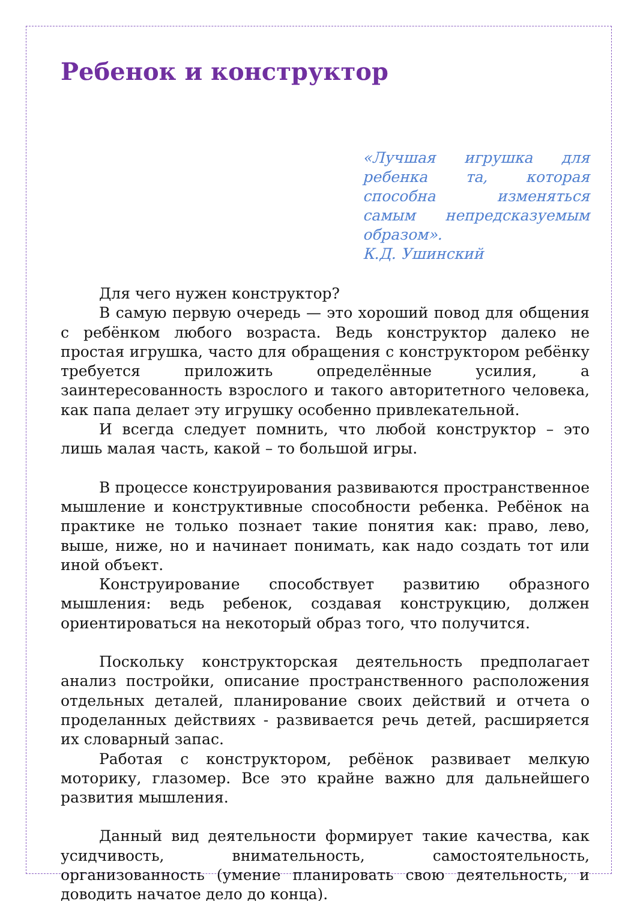Ребенок и конструктор
«Лучшая игрушка для ребенка та, которая способна изменяться самым непредсказуемым образом».
К.Д. Ушинский
Для чего нужен конструктор?
В самую первую очередь — это хороший повод для общения с ребёнком любого возраста. Ведь конструктор далеко не простая игрушка, часто для обращения с конструктором ребёнку требуется приложить определённые усилия, а заинтересованность взрослого и такого авторитетного человека, как папа делает эту игрушку особенно привлекательной.
И всегда следует помнить, что любой конструктор – это лишь малая часть, какой – то большой игры.
В процессе конструирования развиваются пространственное мышление и конструктивные способности ребенка. Ребёнок на практике не только познает такие понятия как: право, лево, выше, ниже, но и начинает понимать, как надо создать тот или иной объект.
Конструирование способствует развитию образного мышления: ведь ребенок, создавая конструкцию, должен ориентироваться на некоторый образ того, что получится.
Поскольку конструкторская деятельность предполагает анализ постройки, описание пространственного расположения отдельных деталей, планирование своих действий и отчета о проделанных действиях - развивается речь детей, расширяется их словарный запас.
Работая с конструктором, ребёнок развивает мелкую моторику, глазомер. Все это крайне важно для дальнейшего развития мышления.
Данный вид деятельности формирует такие качества, как усидчивость, внимательность, самостоятельность, организованность (умение планировать свою деятельность, и доводить начатое дело до конца).